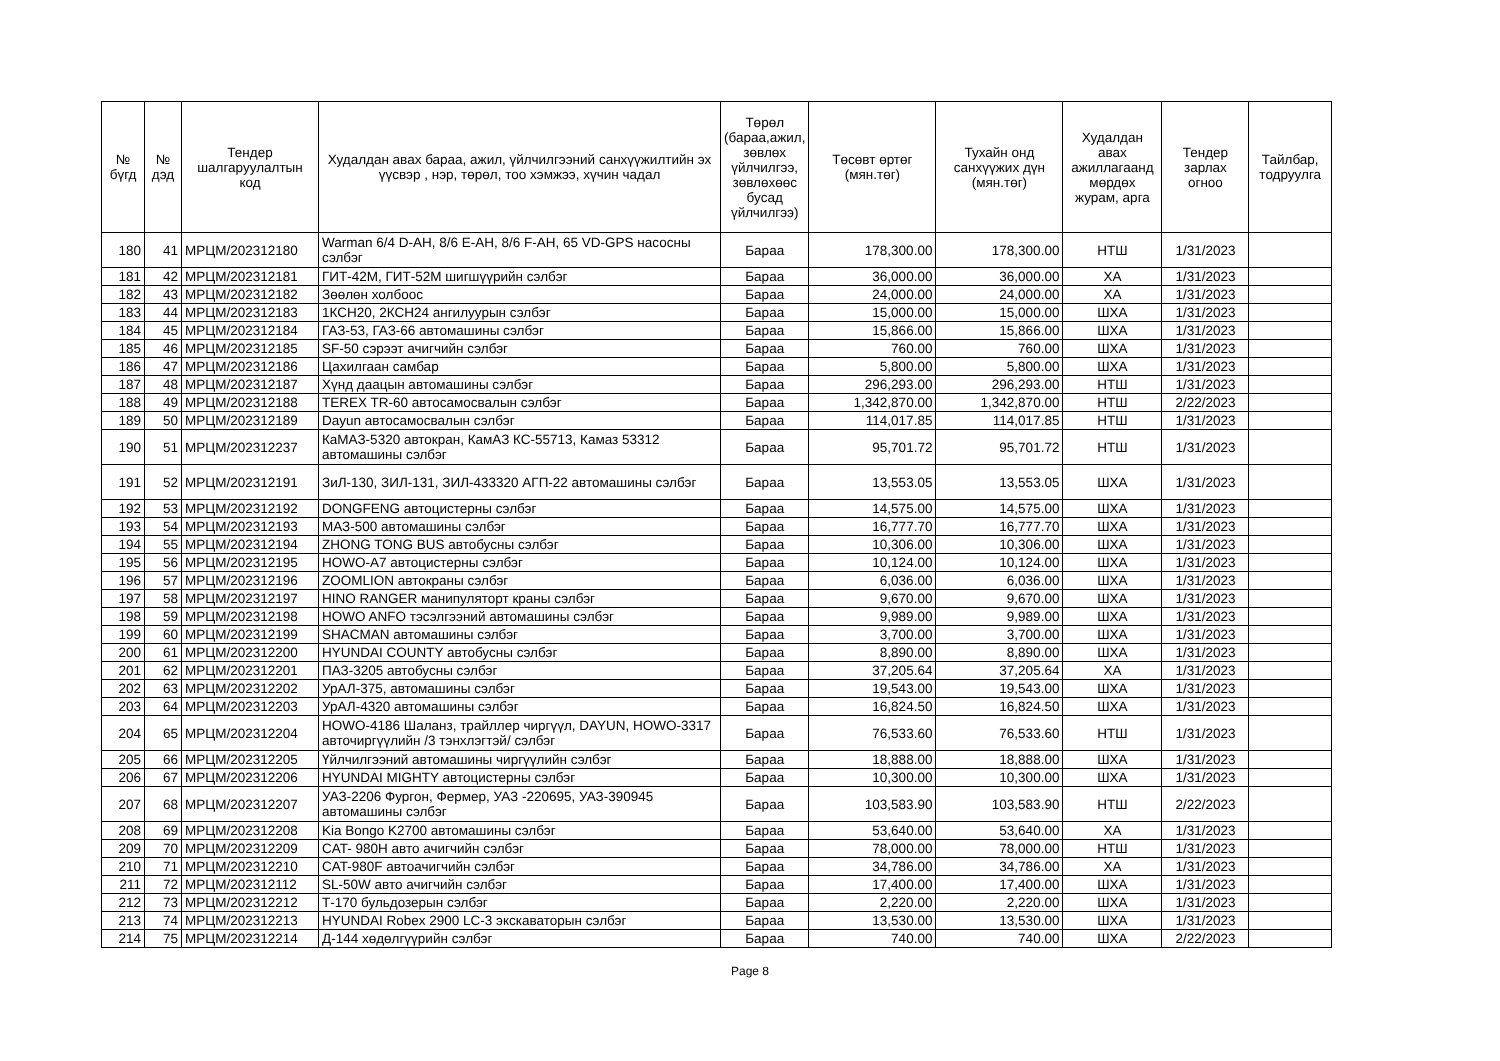| № бүгд | № дэд | Тендер шалгаруулалтын код | Худалдан авах бараа, ажил, үйлчилгээний санхүүжилтийн эх үүсвэр , нэр, төрөл, тоо хэмжээ, хүчин чадал | Төрөл (бараа,ажил, зөвлөх үйлчилгээ, зөвлөхөөс бусад үйлчилгээ) | Төсөвт өртөг (мян.төг) | Тухайн онд санхүүжих дүн (мян.төг) | Худалдан авах ажиллагаанд мөрдөх журам, арга | Тендер зарлах огноо | Тайлбар, тодруулга |
| --- | --- | --- | --- | --- | --- | --- | --- | --- | --- |
| 180 | 41 | МРЦМ/202312180 | Warman 6/4 D-AH, 8/6 E-AH, 8/6 F-AH, 65 VD-GPS насосны сэлбэг | Бараа | 178,300.00 | 178,300.00 | НТШ | 1/31/2023 | |
| 181 | 42 | МРЦМ/202312181 | ГИТ-42М, ГИТ-52М шигшүүрийн сэлбэг | Бараа | 36,000.00 | 36,000.00 | ХА | 1/31/2023 | |
| 182 | 43 | МРЦМ/202312182 | Зөөлөн холбоос | Бараа | 24,000.00 | 24,000.00 | ХА | 1/31/2023 | |
| 183 | 44 | МРЦМ/202312183 | 1КСН20, 2КСН24 ангилуурын сэлбэг | Бараа | 15,000.00 | 15,000.00 | ШХА | 1/31/2023 | |
| 184 | 45 | МРЦМ/202312184 | ГАЗ-53, ГАЗ-66 автомашины сэлбэг | Бараа | 15,866.00 | 15,866.00 | ШХА | 1/31/2023 | |
| 185 | 46 | МРЦМ/202312185 | SF-50 сэрээт ачигчийн сэлбэг | Бараа | 760.00 | 760.00 | ШХА | 1/31/2023 | |
| 186 | 47 | МРЦМ/202312186 | Цахилгаан самбар | Бараа | 5,800.00 | 5,800.00 | ШХА | 1/31/2023 | |
| 187 | 48 | МРЦМ/202312187 | Хүнд даацын автомашины сэлбэг | Бараа | 296,293.00 | 296,293.00 | НТШ | 1/31/2023 | |
| 188 | 49 | МРЦМ/202312188 | TEREX TR-60 автосамосвалын сэлбэг | Бараа | 1,342,870.00 | 1,342,870.00 | НТШ | 2/22/2023 | |
| 189 | 50 | МРЦМ/202312189 | Dayun автосамосвалын сэлбэг | Бараа | 114,017.85 | 114,017.85 | НТШ | 1/31/2023 | |
| 190 | 51 | МРЦМ/202312237 | КаМАЗ-5320 автокран, КамАЗ КС-55713, Камаз 53312 автомашины сэлбэг | Бараа | 95,701.72 | 95,701.72 | НТШ | 1/31/2023 | |
| 191 | 52 | МРЦМ/202312191 | ЗиЛ-130, ЗИЛ-131, ЗИЛ-433320 АГП-22 автомашины сэлбэг | Бараа | 13,553.05 | 13,553.05 | ШХА | 1/31/2023 | |
| 192 | 53 | МРЦМ/202312192 | DONGFENG автоцистерны сэлбэг | Бараа | 14,575.00 | 14,575.00 | ШХА | 1/31/2023 | |
| 193 | 54 | МРЦМ/202312193 | МАЗ-500 автомашины сэлбэг | Бараа | 16,777.70 | 16,777.70 | ШХА | 1/31/2023 | |
| 194 | 55 | МРЦМ/202312194 | ZHONG TONG BUS автобусны сэлбэг | Бараа | 10,306.00 | 10,306.00 | ШХА | 1/31/2023 | |
| 195 | 56 | МРЦМ/202312195 | HOWO-A7 автоцистерны сэлбэг | Бараа | 10,124.00 | 10,124.00 | ШХА | 1/31/2023 | |
| 196 | 57 | МРЦМ/202312196 | ZOOMLION автокраны сэлбэг | Бараа | 6,036.00 | 6,036.00 | ШХА | 1/31/2023 | |
| 197 | 58 | МРЦМ/202312197 | HINO RANGER манипуляторт краны сэлбэг | Бараа | 9,670.00 | 9,670.00 | ШХА | 1/31/2023 | |
| 198 | 59 | МРЦМ/202312198 | HOWO ANFO тэсэлгээний автомашины сэлбэг | Бараа | 9,989.00 | 9,989.00 | ШХА | 1/31/2023 | |
| 199 | 60 | МРЦМ/202312199 | SHACMAN автомашины сэлбэг | Бараа | 3,700.00 | 3,700.00 | ШХА | 1/31/2023 | |
| 200 | 61 | МРЦМ/202312200 | HYUNDAI COUNTY автобусны сэлбэг | Бараа | 8,890.00 | 8,890.00 | ШХА | 1/31/2023 | |
| 201 | 62 | МРЦМ/202312201 | ПАЗ-3205 автобусны сэлбэг | Бараа | 37,205.64 | 37,205.64 | ХА | 1/31/2023 | |
| 202 | 63 | МРЦМ/202312202 | УрАЛ-375, автомашины сэлбэг | Бараа | 19,543.00 | 19,543.00 | ШХА | 1/31/2023 | |
| 203 | 64 | МРЦМ/202312203 | УрАЛ-4320 автомашины сэлбэг | Бараа | 16,824.50 | 16,824.50 | ШХА | 1/31/2023 | |
| 204 | 65 | МРЦМ/202312204 | HOWO-4186 Шаланз, трайллер чиргүүл, DAYUN, HOWO-3317 авточиргүүлийн /3 тэнхлэгтэй/ сэлбэг | Бараа | 76,533.60 | 76,533.60 | НТШ | 1/31/2023 | |
| 205 | 66 | МРЦМ/202312205 | Үйлчилгээний автомашины чиргүүлийн сэлбэг | Бараа | 18,888.00 | 18,888.00 | ШХА | 1/31/2023 | |
| 206 | 67 | МРЦМ/202312206 | HYUNDAI MIGHTY автоцистерны сэлбэг | Бараа | 10,300.00 | 10,300.00 | ШХА | 1/31/2023 | |
| 207 | 68 | МРЦМ/202312207 | УАЗ-2206 Фургон, Фермер, УАЗ -220695, УАЗ-390945 автомашины сэлбэг | Бараа | 103,583.90 | 103,583.90 | НТШ | 2/22/2023 | |
| 208 | 69 | МРЦМ/202312208 | Kia Bongo K2700 автомашины сэлбэг | Бараа | 53,640.00 | 53,640.00 | ХА | 1/31/2023 | |
| 209 | 70 | МРЦМ/202312209 | CAT- 980H авто ачигчийн сэлбэг | Бараа | 78,000.00 | 78,000.00 | НТШ | 1/31/2023 | |
| 210 | 71 | МРЦМ/202312210 | CAT-980F автоачигчийн сэлбэг | Бараа | 34,786.00 | 34,786.00 | ХА | 1/31/2023 | |
| 211 | 72 | МРЦМ/202312112 | SL-50W авто ачигчийн сэлбэг | Бараа | 17,400.00 | 17,400.00 | ШХА | 1/31/2023 | |
| 212 | 73 | МРЦМ/202312212 | Т-170 бульдозерын сэлбэг | Бараа | 2,220.00 | 2,220.00 | ШХА | 1/31/2023 | |
| 213 | 74 | МРЦМ/202312213 | HYUNDAI Robex 2900 LC-3 экскаваторын сэлбэг | Бараа | 13,530.00 | 13,530.00 | ШХА | 1/31/2023 | |
| 214 | 75 | МРЦМ/202312214 | Д-144 хөдөлгүүрийн сэлбэг | Бараа | 740.00 | 740.00 | ШХА | 2/22/2023 | |
Page 8